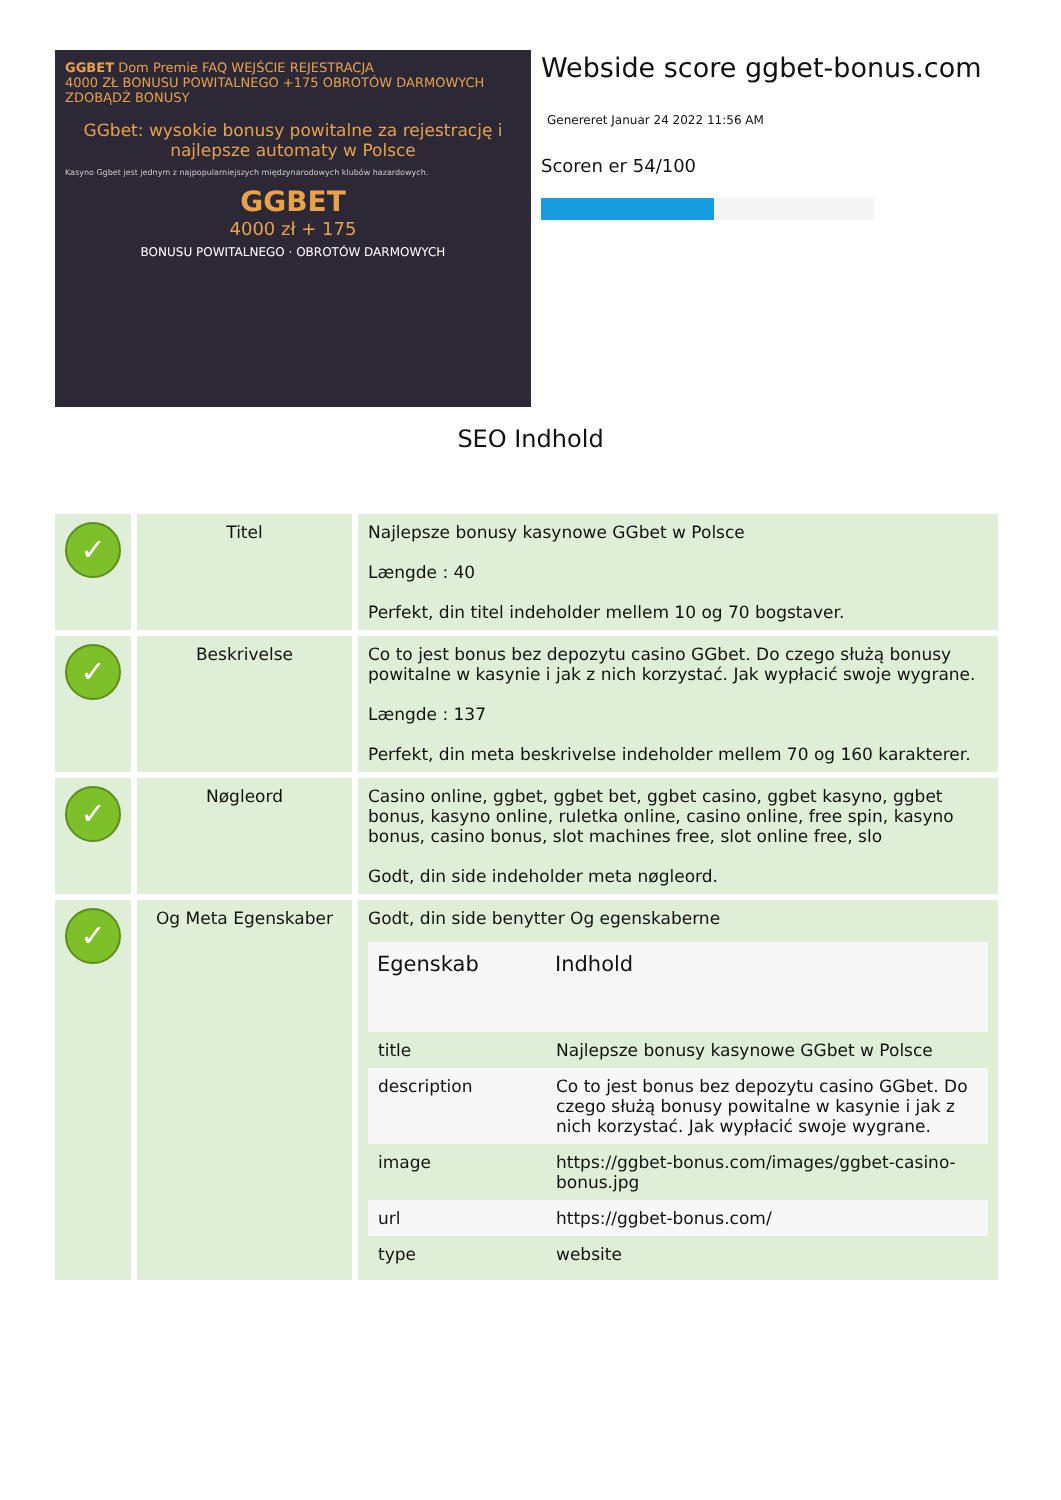GGBET Dom Premie FAQ WEJŚCIE REJESTRACJA
4000 ZŁ BONUSU POWITALNEGO +175 OBROTÓW DARMOWYCH ZDOBĄDŹ BONUSY
GGbet: wysokie bonusy powitalne za rejestrację i najlepsze automaty w Polsce
Kasyno Ggbet jest jednym z najpopularniejszych międzynarodowych klubów hazardowych.
GGBET
4000 zł + 175
BONUSU POWITALNEGO · OBROTÓW DARMOWYCH
Webside score ggbet-bonus.com
Genereret Januar 24 2022 11:56 AM
Scoren er 54/100
SEO Indhold
| ✓ | Titel | Najlepsze bonusy kasynowe GGbet w Polsce Længde : 40 Perfekt, din titel indeholder mellem 10 og 70 bogstaver. |
| ✓ | Beskrivelse | Co to jest bonus bez depozytu casino GGbet. Do czego służą bonusy powitalne w kasynie i jak z nich korzystać. Jak wypłacić swoje wygrane. Længde : 137 Perfekt, din meta beskrivelse indeholder mellem 70 og 160 karakterer. |
| ✓ | Nøgleord | Casino online, ggbet, ggbet bet, ggbet casino, ggbet kasyno, ggbet bonus, kasyno online, ruletka online, casino online, free spin, kasyno bonus, casino bonus, slot machines free, slot online free, slo Godt, din side indeholder meta nøgleord. |
| ✓ | Og Meta Egenskaber | Godt, din side benytter Og egenskaberne / Egenskab / Indhold / / --- / --- / / title / Najlepsze bonusy kasynowe GGbet w Polsce / / description / Co to jest bonus bez depozytu casino GGbet. Do czego służą bonusy powitalne w kasynie i jak z nich korzystać. Jak wypłacić swoje wygrane. / / image / https://ggbet-bonus.com/images/ggbet-casino-bonus.jpg / / url / https://ggbet-bonus.com/ / / type / website / |